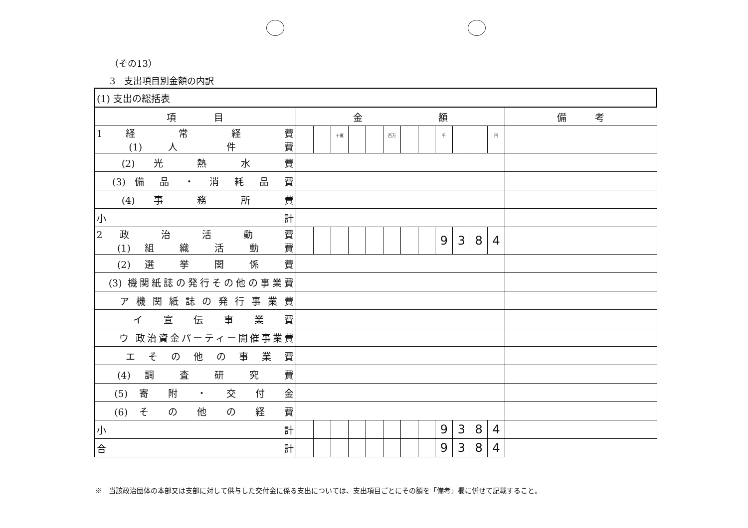（その13）
3　支出項目別金額の内訳
| (1) 支出の総括表 | | | | | | | | | | | | | |
| 項 目 | 金 額 | | | | | | | | | | | | 備 考 |
| 1 経 常 経 費 (1) 人 件 費 | | | 十億 | | | 百万 | | | 千 | | | 円 | |
| (2) 光 熱 水 費 | | | | | | | | | | | | | |
| (3) 備 品 ・ 消 耗 品 費 | | | | | | | | | | | | | |
| (4) 事 務 所 費 | | | | | | | | | | | | | |
| 小 計 | | | | | | | | | | | | | |
| 2 政 治 活 動 費 (1) 組 織 活 動 費 | | | | | | | | | 9 | 3 | 8 | 4 | |
| (2) 選 挙 関 係 費 | | | | | | | | | | | | | |
| (3) 機関紙誌の発行その他の事業費 | | | | | | | | | | | | | |
| ア 機 関 紙 誌 の 発 行 事 業 費 | | | | | | | | | | | | | |
| イ 宣 伝 事 業 費 | | | | | | | | | | | | | |
| ウ 政治資金パーティー開催事業費 | | | | | | | | | | | | | |
| エ そ の 他 の 事 業 費 | | | | | | | | | | | | | |
| (4) 調 査 研 究 費 | | | | | | | | | | | | | |
| (5) 寄 附 ・ 交 付 金 | | | | | | | | | | | | | |
| (6) そ の 他 の 経 費 | | | | | | | | | | | | | |
| 小 計 | | | | | | | | | 9 | 3 | 8 | 4 | |
| 合 計 | | | | | | | | | 9 | 3 | 8 | 4 | |
※　当該政治団体の本部又は支部に対して供与した交付金に係る支出については、支出項目ごとにその額を「備考」欄に併せて記載すること。